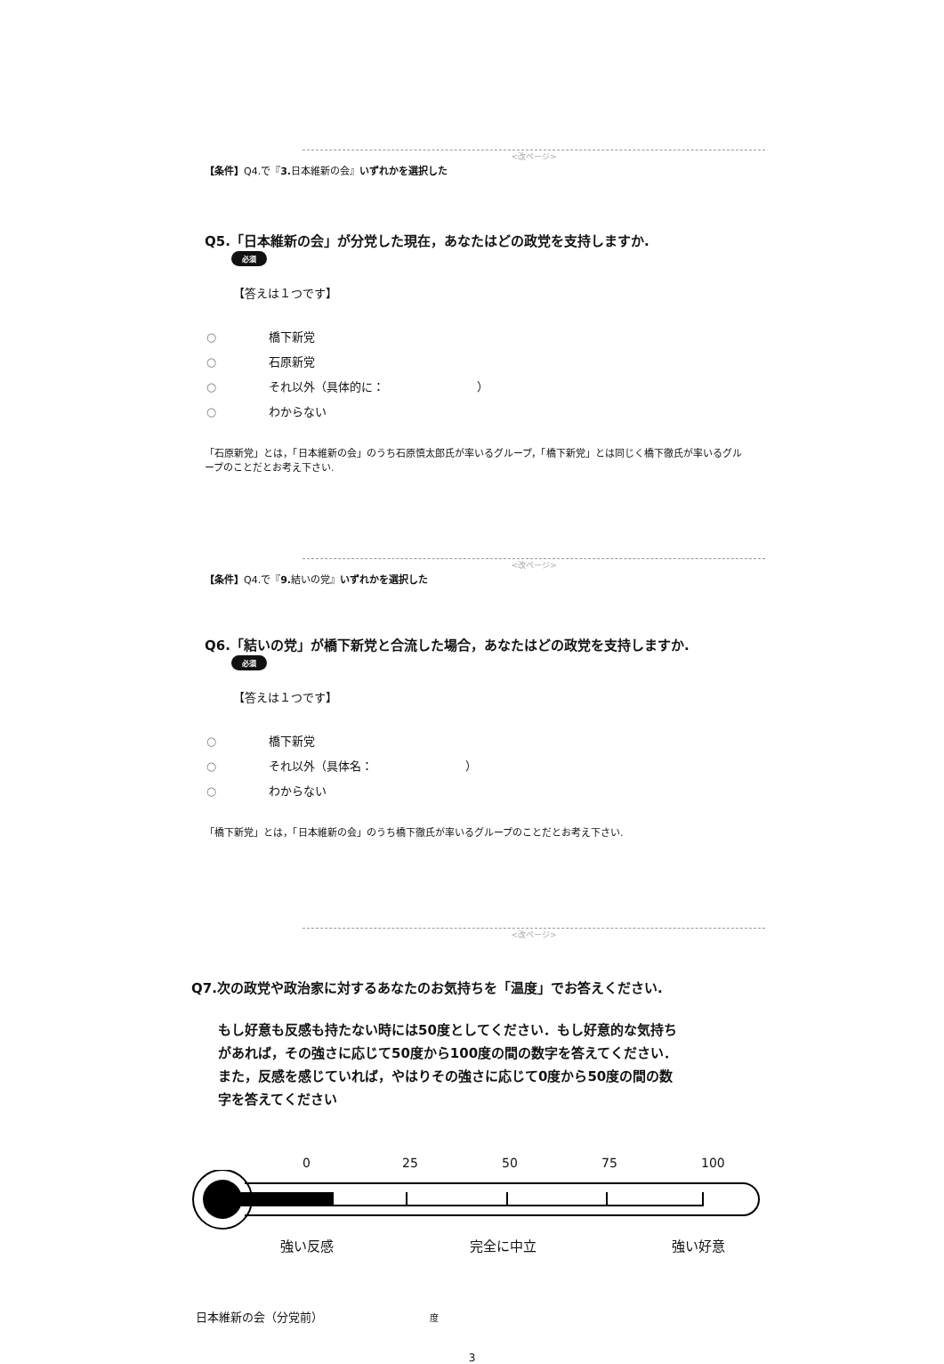<改ページ>
【条件】Q4.で『3. 日本維新の会』いずれかを選択した
Q5.「日本維新の会」が分党した現在，あなたはどの政党を支持しますか. 必須
【答えは１つです】
○ 橋下新党
○ 石原新党
○ それ以外（具体的に：　　　　　　　　）
○ わからない
「石原新党」とは，「日本維新の会」のうち石原慎太郎氏が率いるグループ，「橋下新党」とは同じく橋下徹氏が率いるグループのことだとお考え下さい.
<改ページ>
【条件】Q4.で『9. 結いの党』いずれかを選択した
Q6.「結いの党」が橋下新党と合流した場合，あなたはどの政党を支持しますか. 必須
【答えは１つです】
○ 橋下新党
○ それ以外（具体名：　　　　　　　　）
○ わからない
「橋下新党」とは，「日本維新の会」のうち橋下徹氏が率いるグループのことだとお考え下さい.
<改ページ>
Q7.次の政党や政治家に対するあなたのお気持ちを「温度」でお答えください.
もし好意も反感も持たない時には50度としてください．もし好意的な気持ちがあれば，その強さに応じて50度から100度の間の数字を答えてください．また，反感を感じていれば，やはりその強さに応じて0度から50度の間の数字を答えてください
0 25 50 75 100
強い反感 完全に中立 強い好意
日本維新の会（分党前） 度
3